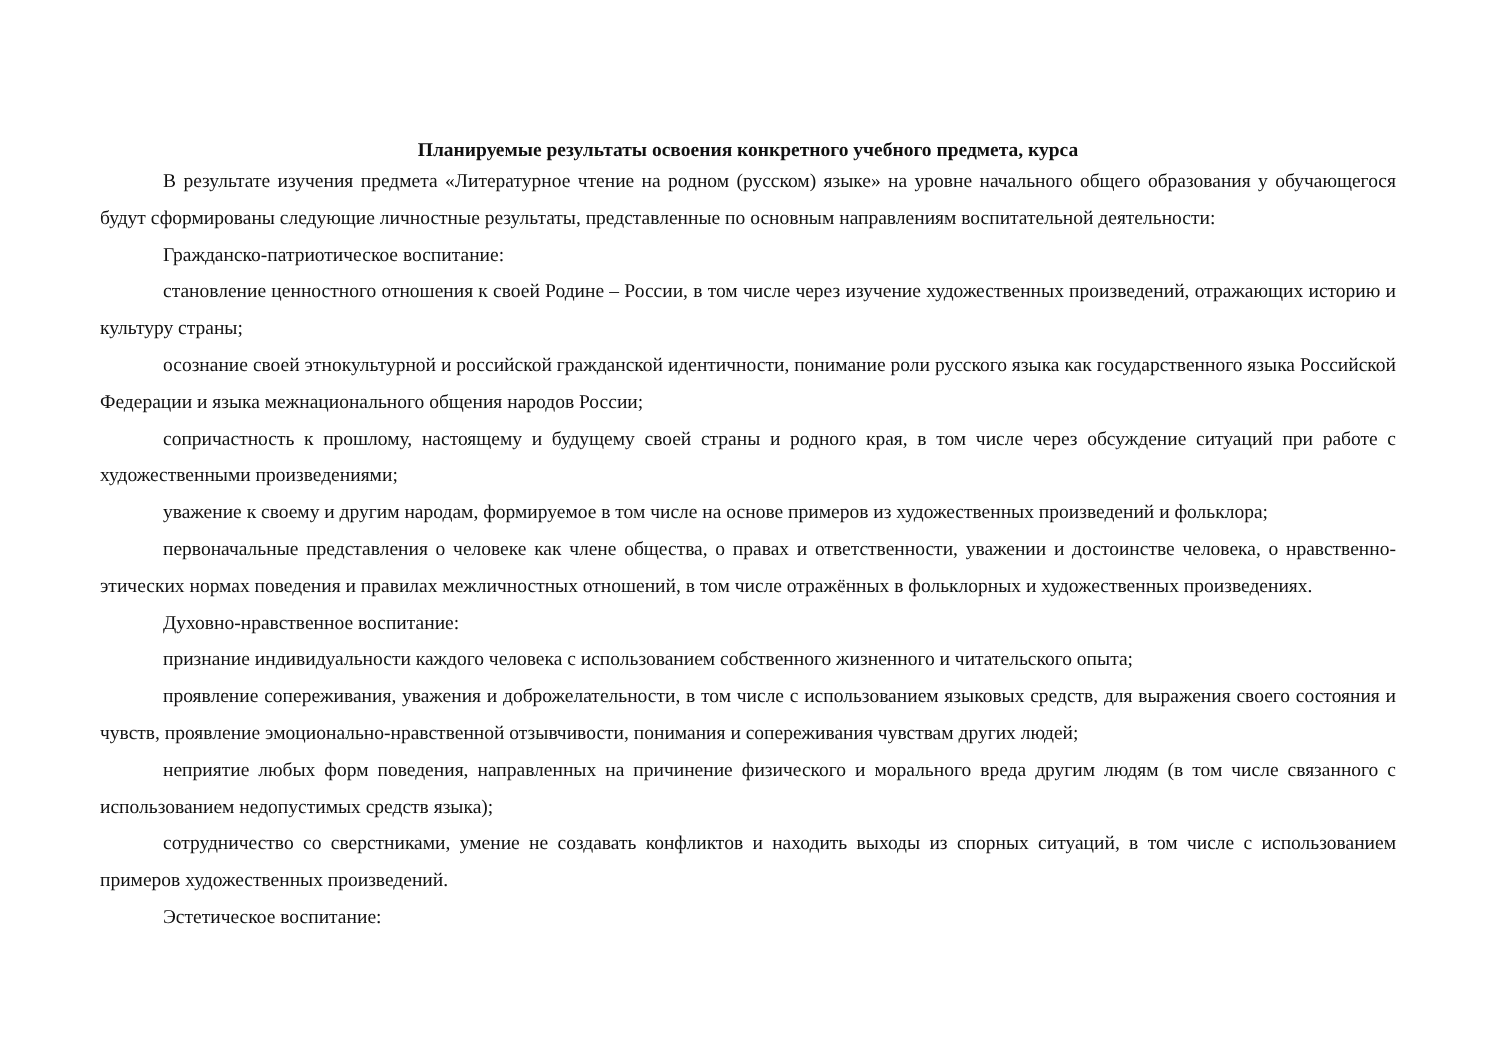Планируемые результаты освоения конкретного учебного предмета, курса
В результате изучения предмета «Литературное чтение на родном (русском) языке» на уровне начального общего образования у обучающегося будут сформированы следующие личностные результаты, представленные по основным направлениям воспитательной деятельности:
Гражданско-патриотическое воспитание:
становление ценностного отношения к своей Родине – России, в том числе через изучение художественных произведений, отражающих историю и культуру страны;
осознание своей этнокультурной и российской гражданской идентичности, понимание роли русского языка как государственного языка Российской Федерации и языка межнационального общения народов России;
сопричастность к прошлому, настоящему и будущему своей страны и родного края, в том числе через обсуждение ситуаций при работе с художественными произведениями;
уважение к своему и другим народам, формируемое в том числе на основе примеров из художественных произведений и фольклора;
первоначальные представления о человеке как члене общества, о правах и ответственности, уважении и достоинстве человека, о нравственно-этических нормах поведения и правилах межличностных отношений, в том числе отражённых в фольклорных и художественных произведениях.
Духовно-нравственное воспитание:
признание индивидуальности каждого человека с использованием собственного жизненного и читательского опыта;
проявление сопереживания, уважения и доброжелательности, в том числе с использованием языковых средств, для выражения своего состояния и чувств, проявление эмоционально-нравственной отзывчивости, понимания и сопереживания чувствам других людей;
неприятие любых форм поведения, направленных на причинение физического и морального вреда другим людям (в том числе связанного с использованием недопустимых средств языка);
сотрудничество со сверстниками, умение не создавать конфликтов и находить выходы из спорных ситуаций, в том числе с использованием примеров художественных произведений.
Эстетическое воспитание: